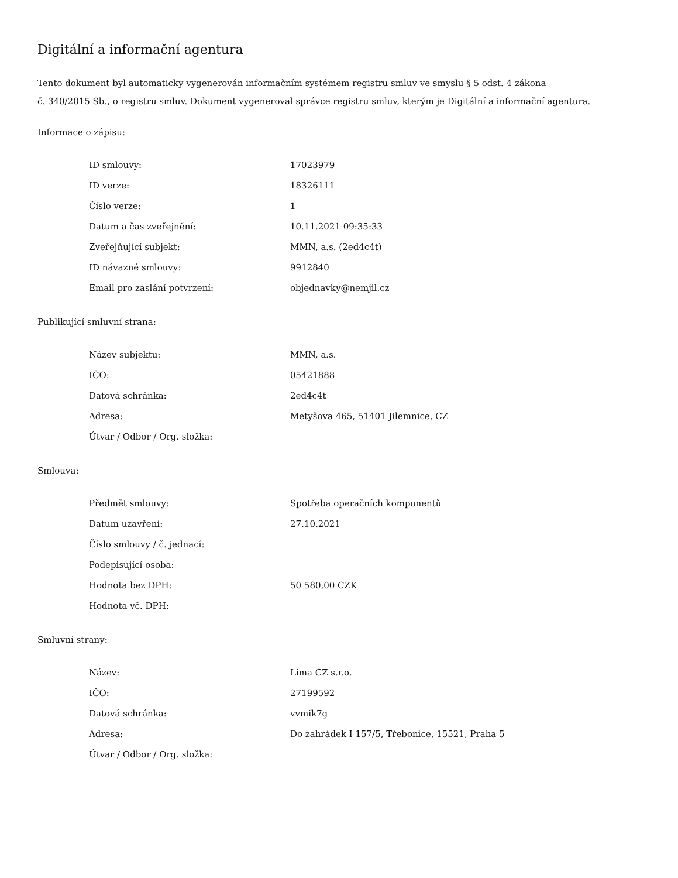Digitální a informační agentura
Tento dokument byl automaticky vygenerován informačním systémem registru smluv ve smyslu § 5 odst. 4 zákona
č. 340/2015 Sb., o registru smluv. Dokument vygeneroval správce registru smluv, kterým je Digitální a informační agentura.
Informace o zápisu:
| ID smlouvy: | 17023979 |
| ID verze: | 18326111 |
| Číslo verze: | 1 |
| Datum a čas zveřejnění: | 10.11.2021 09:35:33 |
| Zveřejňující subjekt: | MMN, a.s. (2ed4c4t) |
| ID návazné smlouvy: | 9912840 |
| Email pro zaslání potvrzení: | objednavky@nemjil.cz |
Publikující smluvní strana:
| Název subjektu: | MMN, a.s. |
| IČO: | 05421888 |
| Datová schránka: | 2ed4c4t |
| Adresa: | Metyšova 465, 51401 Jilemnice, CZ |
| Útvar / Odbor / Org. složka: | |
Smlouva:
| Předmět smlouvy: | Spotřeba operačních komponentů |
| Datum uzavření: | 27.10.2021 |
| Číslo smlouvy / č. jednací: | |
| Podepisující osoba: | |
| Hodnota bez DPH: | 50 580,00 CZK |
| Hodnota vč. DPH: | |
Smluvní strany:
| Název: | Lima CZ s.r.o. |
| IČO: | 27199592 |
| Datová schránka: | vvmik7g |
| Adresa: | Do zahrádek I 157/5, Třebonice, 15521, Praha 5 |
| Útvar / Odbor / Org. složka: | |